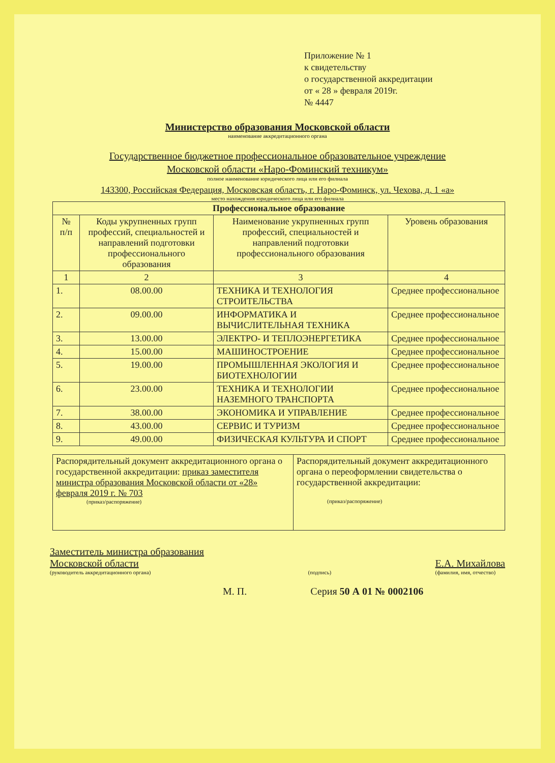Приложение № 1
к свидетельству
о государственной аккредитации
от « 28 » февраля 2019г.
№ 4447
Министерство образования Московской области
наименование аккредитационного органа
Государственное бюджетное профессиональное образовательное учреждение
Московской области «Наро-Фоминский техникум»
полное наименование юридического лица или его филиала
143300, Российская Федерация, Московская область, г. Наро-Фоминск, ул. Чехова, д. 1 «а»
место нахождения юридического лица или его филиала
| Профессиональное образование | | | |
| --- | --- | --- | --- |
| № п/п | Коды укрупненных групп профессий, специальностей и направлений подготовки профессионального образования | Наименование укрупненных групп профессий, специальностей и направлений подготовки профессионального образования | Уровень образования |
| 1 | 2 | 3 | 4 |
| 1. | 08.00.00 | ТЕХНИКА И ТЕХНОЛОГИЯ СТРОИТЕЛЬСТВА | Среднее профессиональное |
| 2. | 09.00.00 | ИНФОРМАТИКА И ВЫЧИСЛИТЕЛЬНАЯ ТЕХНИКА | Среднее профессиональное |
| 3. | 13.00.00 | ЭЛЕКТРО- И ТЕПЛОЭНЕРГЕТИКА | Среднее профессиональное |
| 4. | 15.00.00 | МАШИНОСТРОЕНИЕ | Среднее профессиональное |
| 5. | 19.00.00 | ПРОМЫШЛЕННАЯ ЭКОЛОГИЯ И БИОТЕХНОЛОГИИ | Среднее профессиональное |
| 6. | 23.00.00 | ТЕХНИКА И ТЕХНОЛОГИИ НАЗЕМНОГО ТРАНСПОРТА | Среднее профессиональное |
| 7. | 38.00.00 | ЭКОНОМИКА И УПРАВЛЕНИЕ | Среднее профессиональное |
| 8. | 43.00.00 | СЕРВИС И ТУРИЗМ | Среднее профессиональное |
| 9. | 49.00.00 | ФИЗИЧЕСКАЯ КУЛЬТУРА И СПОРТ | Среднее профессиональное |
| Распорядительный документ аккредитационного органа о государственной аккредитации: приказ заместителя министра образования Московской области от «28» февраля 2019 г. № 703 (приказ/распоряжение) | Распорядительный документ аккредитационного органа о переоформлении свидетельства о государственной аккредитации: (приказ/распоряжение) |
Заместитель министра образования
Московской области
(руководитель аккредитационного органа)
(подпись)
Е.А. Михайлова
(фамилия, имя, отчество)
М. П. Серия 50 А 01 № 0002106